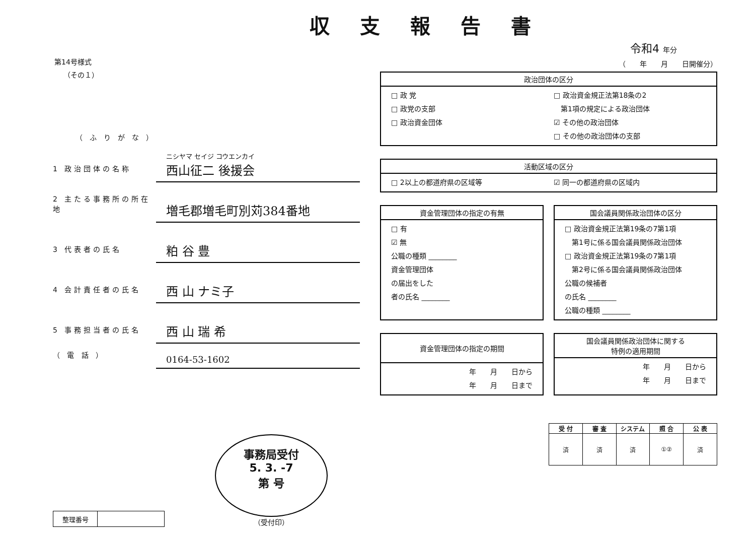第14号様式
（その１）
（ふりがな）
1 政治団体の名称
ニシヤマ セイジ コウエンカイ
西山征二 後援会
2 主たる事務所の所在地
増毛郡増毛町別苅384番地
3 代表者の氏名
粕 谷 豊
4 会計責任者の氏名
西 山 ナミ子
5 事務担当者の氏名
西 山 瑞 希
（ 電 話 ）
0164-53-1602
| 整理番号 | |
事務局受付
5. 3. -7
第 号
（受付印）
収支報告書
令和4 年分
（　　年　　月　　日開催分）
政治団体の区分
□ 政 党
□ 政党の支部
□ 政治資金団体
□ 政治資金規正法第18条の2
　第1項の規定による政治団体
☑ その他の政治団体
□ その他の政治団体の支部
活動区域の区分
□ 2以上の都道府県の区域等 ☑ 同一の都道府県の区域内
資金管理団体の指定の有無
□ 有
☑ 無
公職の種類 ________
資金管理団体
の届出をした
者の氏名 ________
国会議員関係政治団体の区分
□ 政治資金規正法第19条の7第1項
　第1号に係る国会議員関係政治団体
□ 政治資金規正法第19条の7第1項
　第2号に係る国会議員関係政治団体
公職の候補者
の氏名 ________
公職の種類 ________
資金管理団体の指定の期間
年　　月　　日から
年　　月　　日まで
国会議員関係政治団体に関する
特例の適用期間
年　　月　　日から
年　　月　　日まで
| 受 付 | 審 査 | システム | 照 合 | 公 表 |
| --- | --- | --- | --- | --- |
| 済 | 済 | 済 | ①② | 済 |